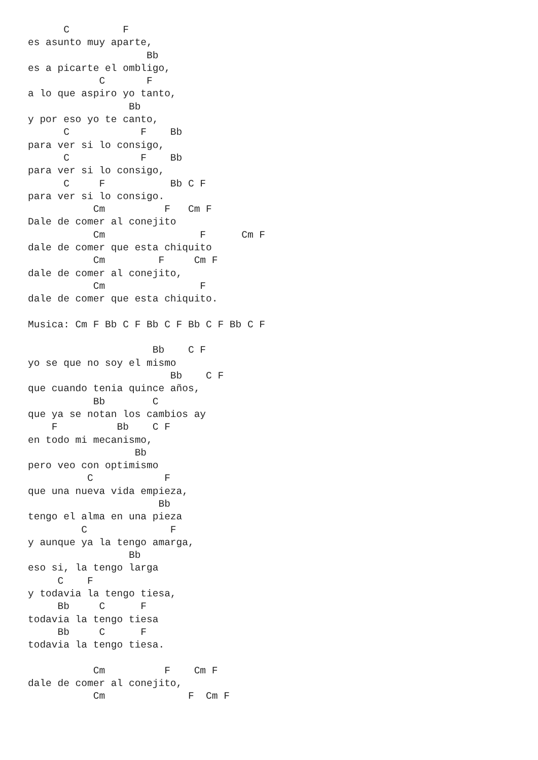C         F
es asunto muy aparte,
                    Bb
es a picarte el ombligo,
            C       F
a lo que aspiro yo tanto,
                 Bb
y por eso yo te canto,
      C            F    Bb
para ver si lo consigo,
      C            F    Bb
para ver si lo consigo,
      C     F           Bb C F
para ver si lo consigo.
           Cm          F   Cm F
Dale de comer al conejito
           Cm                F      Cm F
dale de comer que esta chiquito
           Cm         F     Cm F
dale de comer al conejito,
           Cm                F
dale de comer que esta chiquito.

Musica: Cm F Bb C F Bb C F Bb C F Bb C F

                     Bb    C F
yo se que no soy el mismo
                        Bb    C F
que cuando tenia quince años,
           Bb        C
que ya se notan los cambios ay
    F          Bb    C F
en todo mi mecanismo,
                  Bb
pero veo con optimismo
          C            F
que una nueva vida empieza,
                      Bb
tengo el alma en una pieza
         C              F
y aunque ya la tengo amarga,
                 Bb
eso si, la tengo larga
     C    F
y todavia la tengo tiesa,
     Bb     C      F
todavia la tengo tiesa
     Bb     C      F
todavia la tengo tiesa.

           Cm          F    Cm F
dale de comer al conejito,
           Cm              F  Cm F